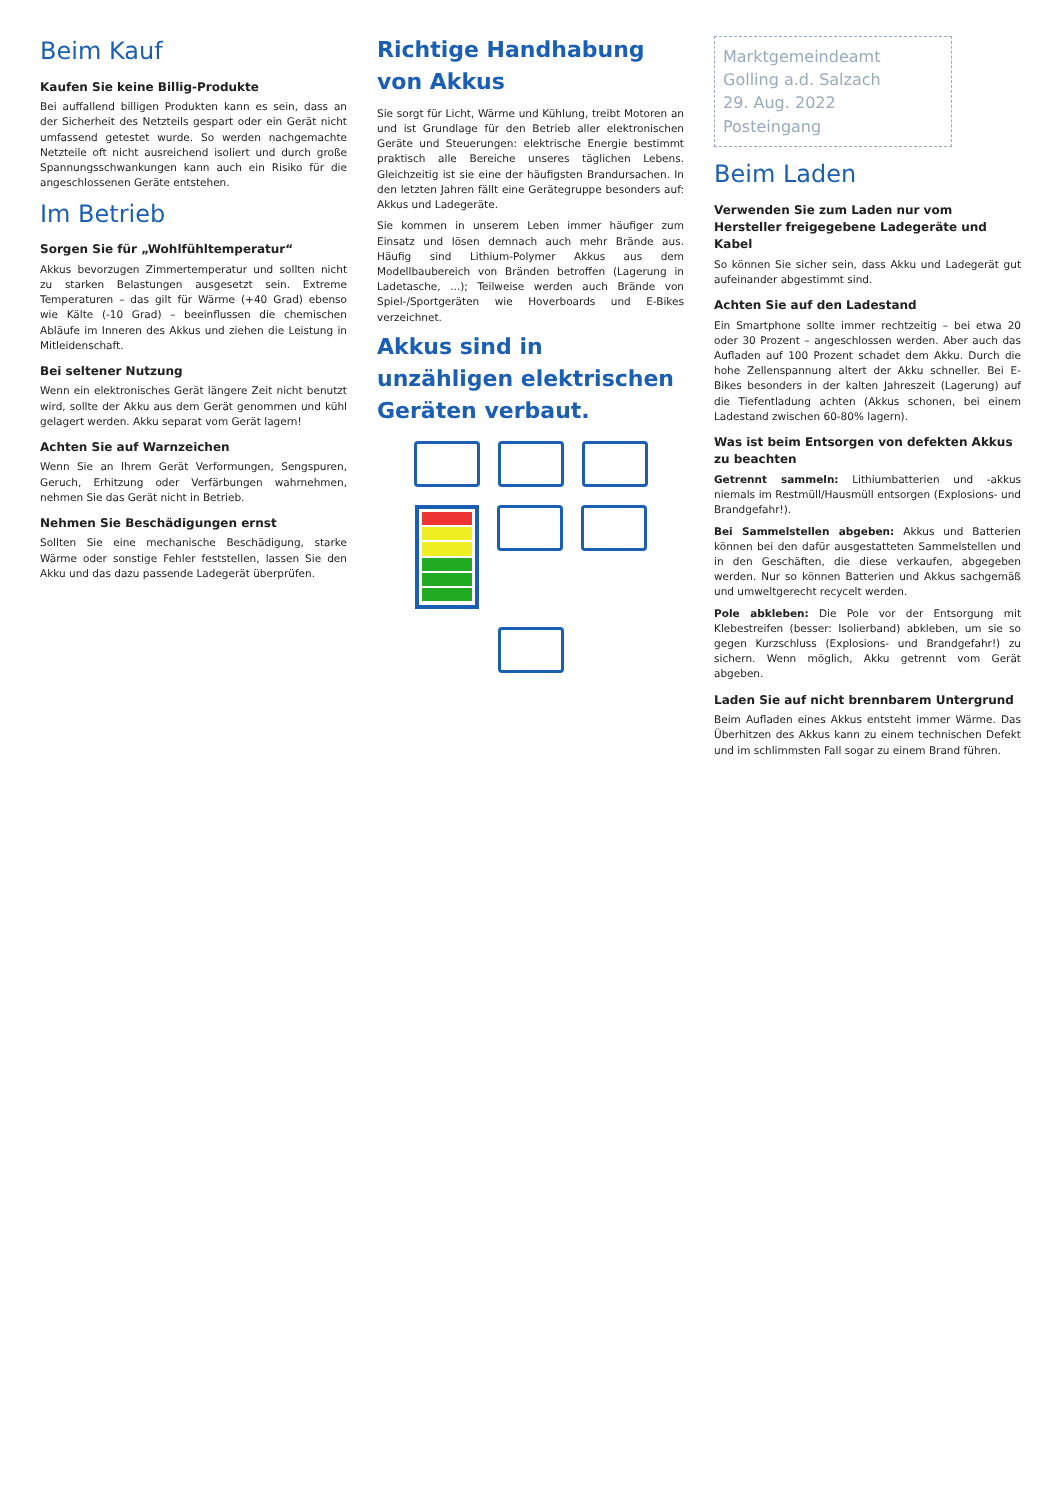Beim Kauf
Kaufen Sie keine Billig-Produkte
Bei auffallend billigen Produkten kann es sein, dass an der Sicherheit des Netzteils gespart oder ein Gerät nicht umfassend getestet wurde. So werden nachgemachte Netzteile oft nicht ausreichend isoliert und durch große Spannungsschwankungen kann auch ein Risiko für die angeschlossenen Geräte entstehen.
Im Betrieb
Sorgen Sie für „Wohlfühltemperatur“
Akkus bevorzugen Zimmertemperatur und sollten nicht zu starken Belastungen ausgesetzt sein. Extreme Temperaturen – das gilt für Wärme (+40 Grad) ebenso wie Kälte (-10 Grad) – beeinflussen die chemischen Abläufe im Inneren des Akkus und ziehen die Leistung in Mitleidenschaft.
Bei seltener Nutzung
Wenn ein elektronisches Gerät längere Zeit nicht benutzt wird, sollte der Akku aus dem Gerät genommen und kühl gelagert werden. Akku separat vom Gerät lagern!
Achten Sie auf Warnzeichen
Wenn Sie an Ihrem Gerät Verformungen, Sengspuren, Geruch, Erhitzung oder Verfärbungen wahrnehmen, nehmen Sie das Gerät nicht in Betrieb.
Nehmen Sie Beschädigungen ernst
Sollten Sie eine mechanische Beschädigung, starke Wärme oder sonstige Fehler feststellen, lassen Sie den Akku und das dazu passende Ladegerät überprüfen.
Richtige Handhabung von Akkus
Sie sorgt für Licht, Wärme und Kühlung, treibt Motoren an und ist Grundlage für den Betrieb aller elektronischen Geräte und Steuerungen: elektrische Energie bestimmt praktisch alle Bereiche unseres täglichen Lebens. Gleichzeitig ist sie eine der häufigsten Brandursachen. In den letzten Jahren fällt eine Gerätegruppe besonders auf: Akkus und Ladegeräte.
Sie kommen in unserem Leben immer häufiger zum Einsatz und lösen demnach auch mehr Brände aus. Häufig sind Lithium-Polymer Akkus aus dem Modellbaubereich von Bränden betroffen (Lagerung in Ladetasche, ...); Teilweise werden auch Brände von Spiel-/Sportgeräten wie Hoverboards und E-Bikes verzeichnet.
Akkus sind in unzähligen elektrischen Geräten verbaut.
Marktgemeindeamt
Golling a.d. Salzach
29. Aug. 2022
Posteingang
Beim Laden
Verwenden Sie zum Laden nur vom Hersteller freigegebene Ladegeräte und Kabel
So können Sie sicher sein, dass Akku und Ladegerät gut aufeinander abgestimmt sind.
Achten Sie auf den Ladestand
Ein Smartphone sollte immer rechtzeitig – bei etwa 20 oder 30 Prozent – angeschlossen werden. Aber auch das Aufladen auf 100 Prozent schadet dem Akku. Durch die hohe Zellenspannung altert der Akku schneller. Bei E-Bikes besonders in der kalten Jahreszeit (Lagerung) auf die Tiefentladung achten (Akkus schonen, bei einem Ladestand zwischen 60-80% lagern).
Was ist beim Entsorgen von defekten Akkus zu beachten
Getrennt sammeln: Lithiumbatterien und -akkus niemals im Restmüll/Hausmüll entsorgen (Explosions- und Brandgefahr!).
Bei Sammelstellen abgeben: Akkus und Batterien können bei den dafür ausgestatteten Sammelstellen und in den Geschäften, die diese verkaufen, abgegeben werden. Nur so können Batterien und Akkus sachgemäß und umweltgerecht recycelt werden.
Pole abkleben: Die Pole vor der Entsorgung mit Klebestreifen (besser: Isolierband) abkleben, um sie so gegen Kurzschluss (Explosions- und Brandgefahr!) zu sichern. Wenn möglich, Akku getrennt vom Gerät abgeben.
Laden Sie auf nicht brennbarem Untergrund
Beim Aufladen eines Akkus entsteht immer Wärme. Das Überhitzen des Akkus kann zu einem technischen Defekt und im schlimmsten Fall sogar zu einem Brand führen.